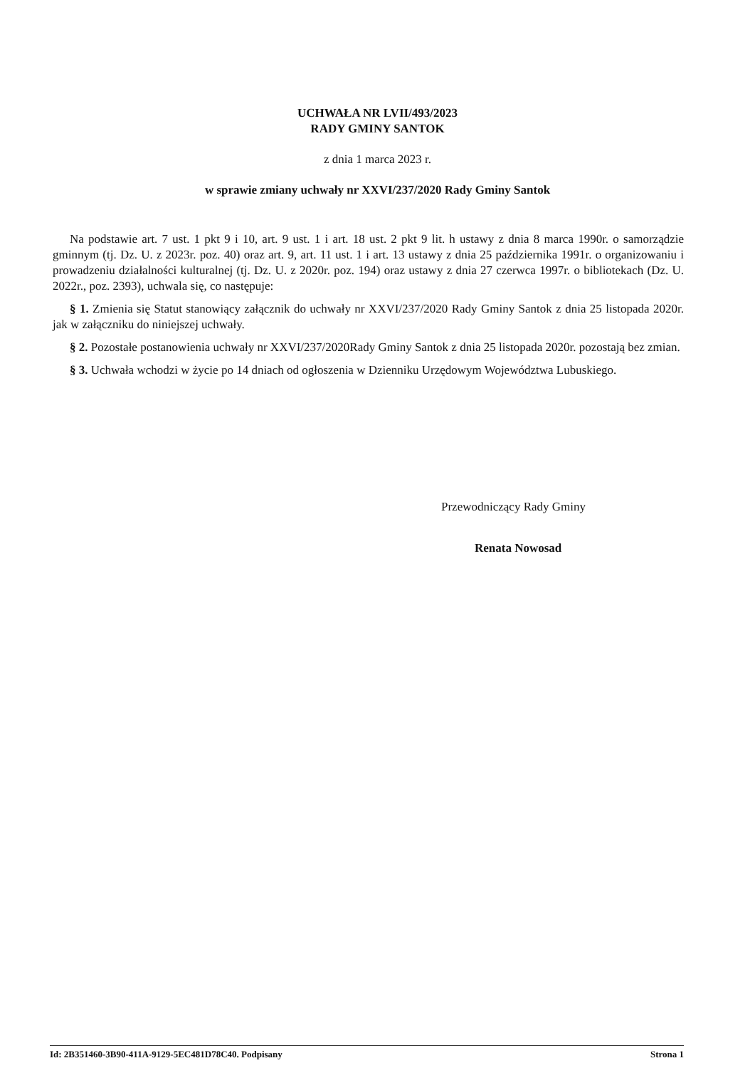UCHWAŁA NR LVII/493/2023
RADY GMINY SANTOK
z dnia 1 marca 2023 r.
w sprawie zmiany uchwały nr XXVI/237/2020 Rady Gminy Santok
Na podstawie art. 7 ust. 1 pkt 9 i 10, art. 9 ust. 1 i art. 18 ust. 2 pkt 9 lit. h ustawy z dnia 8 marca 1990r. o samorządzie gminnym (tj. Dz. U. z 2023r. poz. 40) oraz art. 9, art. 11 ust. 1 i art. 13 ustawy z dnia 25 października 1991r. o organizowaniu i prowadzeniu działalności kulturalnej (tj. Dz. U. z 2020r. poz. 194) oraz ustawy z dnia 27 czerwca 1997r. o bibliotekach (Dz. U. 2022r., poz. 2393), uchwala się, co następuje:
§ 1. Zmienia się Statut stanowiący załącznik do uchwały nr XXVI/237/2020 Rady Gminy Santok z dnia 25 listopada 2020r. jak w załączniku do niniejszej uchwały.
§ 2. Pozostałe postanowienia uchwały nr XXVI/237/2020Rady Gminy Santok z dnia 25 listopada 2020r. pozostają bez zmian.
§ 3. Uchwała wchodzi w życie po 14 dniach od ogłoszenia w Dzienniku Urzędowym Województwa Lubuskiego.
Przewodniczący Rady Gminy
Renata Nowosad
Id: 2B351460-3B90-411A-9129-5EC481D78C40. Podpisany Strona 1